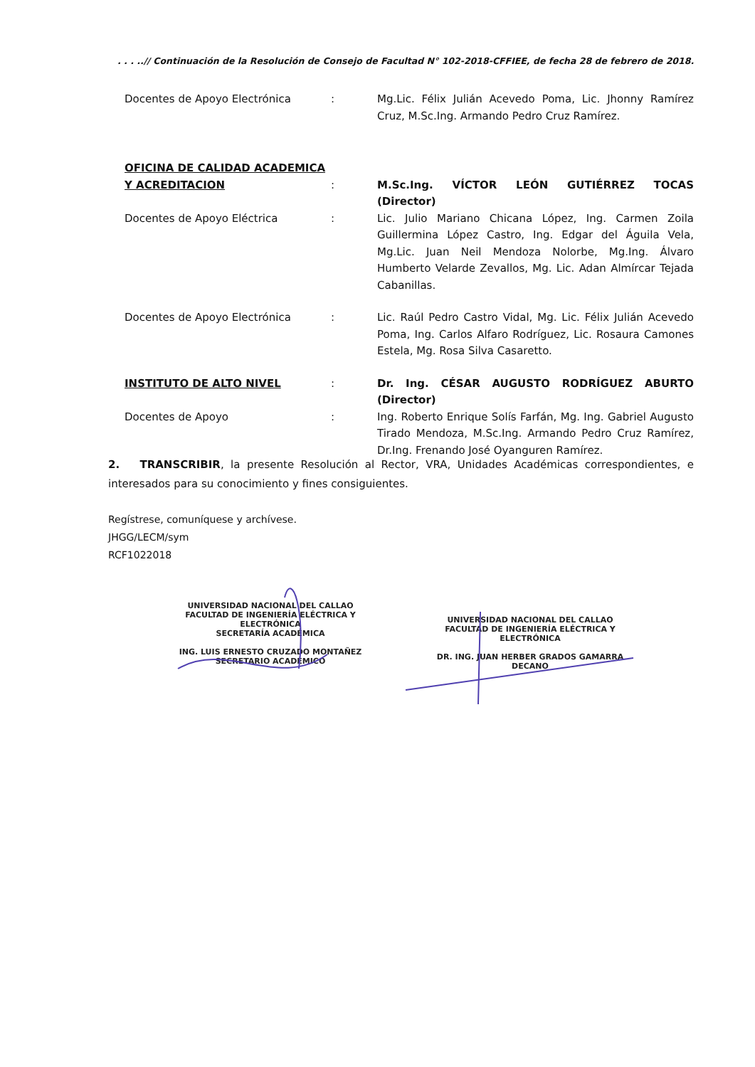. . . ..// Continuación de la Resolución de Consejo de Facultad N° 102-2018-CFFIEE, de fecha 28 de febrero de 2018.
Docentes de Apoyo Electrónica : Mg.Lic. Félix Julián Acevedo Poma, Lic. Jhonny Ramírez Cruz, M.Sc.Ing. Armando Pedro Cruz Ramírez.
OFICINA DE CALIDAD ACADEMICA
Y ACREDITACION : M.Sc.Ing. VÍCTOR LEÓN GUTIÉRREZ TOCAS (Director)
Docentes de Apoyo Eléctrica : Lic. Julio Mariano Chicana López, Ing. Carmen Zoila Guillermina López Castro, Ing. Edgar del Águila Vela, Mg.Lic. Juan Neil Mendoza Nolorbe, Mg.Ing. Álvaro Humberto Velarde Zevallos, Mg. Lic. Adan Almírcar Tejada Cabanillas.
Docentes de Apoyo Electrónica : Lic. Raúl Pedro Castro Vidal, Mg. Lic. Félix Julián Acevedo Poma, Ing. Carlos Alfaro Rodríguez, Lic. Rosaura Camones Estela, Mg. Rosa Silva Casaretto.
INSTITUTO DE ALTO NIVEL : Dr. Ing. CÉSAR AUGUSTO RODRÍGUEZ ABURTO (Director)
Docentes de Apoyo : Ing. Roberto Enrique Solís Farfán, Mg. Ing. Gabriel Augusto Tirado Mendoza, M.Sc.Ing. Armando Pedro Cruz Ramírez, Dr.Ing. Frenando José Oyanguren Ramírez.
2. TRANSCRIBIR, la presente Resolución al Rector, VRA, Unidades Académicas correspondientes, e interesados para su conocimiento y fines consiguientes.
Regístrese, comuníquese y archívese.
JHGG/LECM/sym
RCF1022018
UNIVERSIDAD NACIONAL DEL CALLAO
FACULTAD DE INGENIERÍA ELÉCTRICA Y ELECTRÓNICA
SECRETARÍA ACADÉMICA
ING. LUIS ERNESTO CRUZADO MONTAÑEZ
SECRETARIO ACADÉMICO
UNIVERSIDAD NACIONAL DEL CALLAO
FACULTAD DE INGENIERÍA ELÉCTRICA Y ELECTRÓNICA
DR. ING. JUAN HERBER GRADOS GAMARRA
DECANO